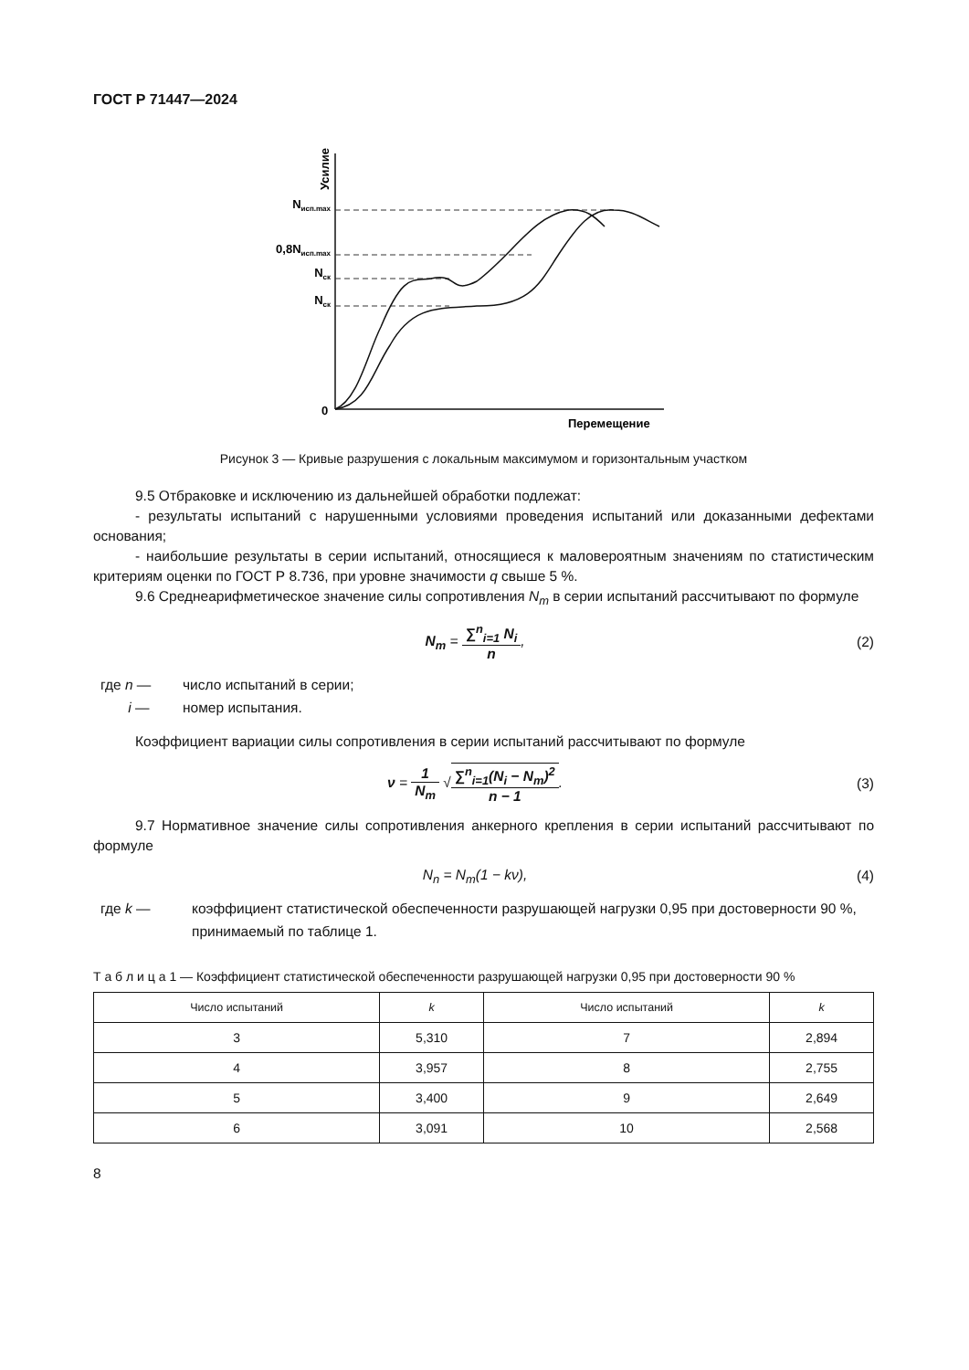ГОСТ Р 71447—2024
Nисп.max
0,8Nисп.max
Nск
Nск
0
Перемещение
Усилие
Рисунок 3 — Кривые разрушения с локальным максимумом и горизонтальным участком
9.5 Отбраковке и исключению из дальнейшей обработки подлежат:
- результаты испытаний с нарушенными условиями проведения испытаний или доказанными дефектами основания;
- наибольшие результаты в серии испытаний, относящиеся к маловероятным значениям по статистическим критериям оценки по ГОСТ Р 8.736, при уровне значимости q свыше 5 %.
9.6 Среднеарифметическое значение силы сопротивления N<sub>m</sub> в серии испытаний рассчитывают по формуле
N<sub>m</sub> = ∑<sup>n</sup><sub>i=1</sub> N<sub>i</sub> n, (2)
где n — число испытаний в серии;
i — номер испытания.
Коэффициент вариации силы сопротивления в серии испытаний рассчитывают по формуле
ν = 1 N<sub>m</sub> √∑<sup>n</sup><sub>i=1</sub>(N<sub>i</sub> − N<sub>m</sub>)<sup>2</sup> n − 1.
(3)
9.7 Нормативное значение силы сопротивления анкерного крепления в серии испытаний рассчитывают по формуле
N<sub>n</sub> = N<sub>m</sub>(1 − kν), (4)
где k — коэффициент статистической обеспеченности разрушающей нагрузки 0,95 при достоверности 90 %, принимаемый по таблице 1.
Т а б л и ц а 1 — Коэффициент статистической обеспеченности разрушающей нагрузки 0,95 при достоверности 90 %
| Число испытаний | k | Число испытаний | k |
| --- | --- | --- | --- |
| 3 | 5,310 | 7 | 2,894 |
| 4 | 3,957 | 8 | 2,755 |
| 5 | 3,400 | 9 | 2,649 |
| 6 | 3,091 | 10 | 2,568 |
8